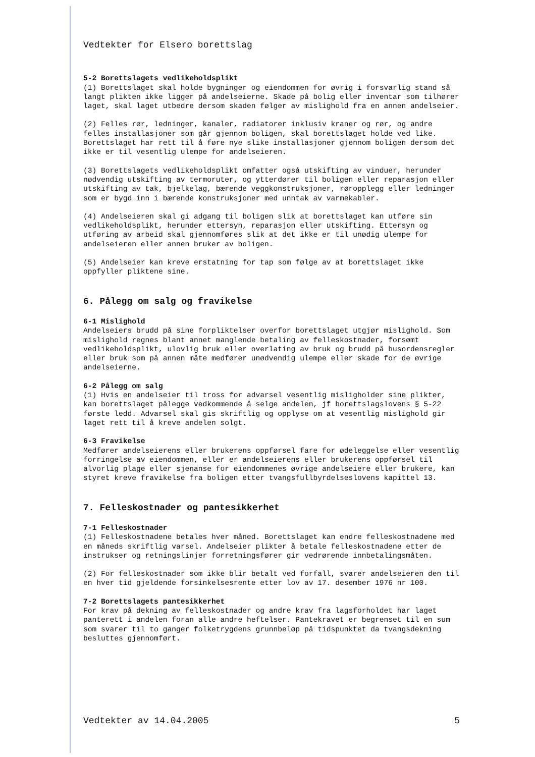Vedtekter for Elsero borettslag
5-2 Borettslagets vedlikeholdsplikt
(1) Borettslaget skal holde bygninger og eiendommen for øvrig i forsvarlig stand så langt plikten ikke ligger på andelseierne. Skade på bolig eller inventar som tilhører laget, skal laget utbedre dersom skaden følger av mislighold fra en annen andelseier.
(2) Felles rør, ledninger, kanaler, radiatorer inklusiv kraner og rør, og andre felles installasjoner som går gjennom boligen, skal borettslaget holde ved like. Borettslaget har rett til å føre nye slike installasjoner gjennom boligen dersom det ikke er til vesentlig ulempe for andelseieren.
(3) Borettslagets vedlikeholdsplikt omfatter også utskifting av vinduer, herunder nødvendig utskifting av termoruter, og ytterdører til boligen eller reparasjon eller utskifting av tak, bjelkelag, bærende veggkonstruksjoner, røropplegg eller ledninger som er bygd inn i bærende konstruksjoner med unntak av varmekabler.
(4) Andelseieren skal gi adgang til boligen slik at borettslaget kan utføre sin vedlikeholdsplikt, herunder ettersyn, reparasjon eller utskifting. Ettersyn og utføring av arbeid skal gjennomføres slik at det ikke er til unødig ulempe for andelseieren eller annen bruker av boligen.
(5) Andelseier kan kreve erstatning for tap som følge av at borettslaget ikke oppfyller pliktene sine.
6. Pålegg om salg og fravikelse
6-1 Mislighold
Andelseiers brudd på sine forpliktelser overfor borettslaget utgjør mislighold. Som mislighold regnes blant annet manglende betaling av felleskostnader, forsømt vedlikeholdsplikt, ulovlig bruk eller overlating av bruk og brudd på husordensregler eller bruk som på annen måte medfører unødvendig ulempe eller skade for de øvrige andelseierne.
6-2 Pålegg om salg
(1) Hvis en andelseier til tross for advarsel vesentlig misligholder sine plikter, kan borettslaget pålegge vedkommende å selge andelen, jf borettslagslovens § 5-22 første ledd. Advarsel skal gis skriftlig og opplyse om at vesentlig mislighold gir laget rett til å kreve andelen solgt.
6-3 Fravikelse
Medfører andelseierens eller brukerens oppførsel fare for ødeleggelse eller vesentlig forringelse av eiendommen, eller er andelseierens eller brukerens oppførsel til alvorlig plage eller sjenanse for eiendommenes øvrige andelseiere eller brukere, kan styret kreve fravikelse fra boligen etter tvangsfullbyrdelseslovens kapittel 13.
7. Felleskostnader og pantesikkerhet
7-1 Felleskostnader
(1) Felleskostnadene betales hver måned. Borettslaget kan endre felleskostnadene med en måneds skriftlig varsel. Andelseier plikter å betale felleskostnadene etter de instrukser og retningslinjer forretningsfører gir vedrørende innbetalingsmåten.
(2) For felleskostnader som ikke blir betalt ved forfall, svarer andelseieren den til en hver tid gjeldende forsinkelsesrente etter lov av 17. desember 1976 nr 100.
7-2 Borettslagets pantesikkerhet
For krav på dekning av felleskostnader og andre krav fra lagsforholdet har laget panterett i andelen foran alle andre heftelser. Pantekravet er begrenset til en sum som svarer til to ganger folketrygdens grunnbeløp på tidspunktet da tvangsdekning besluttes gjennomført.
Vedtekter av 14.04.2005 5